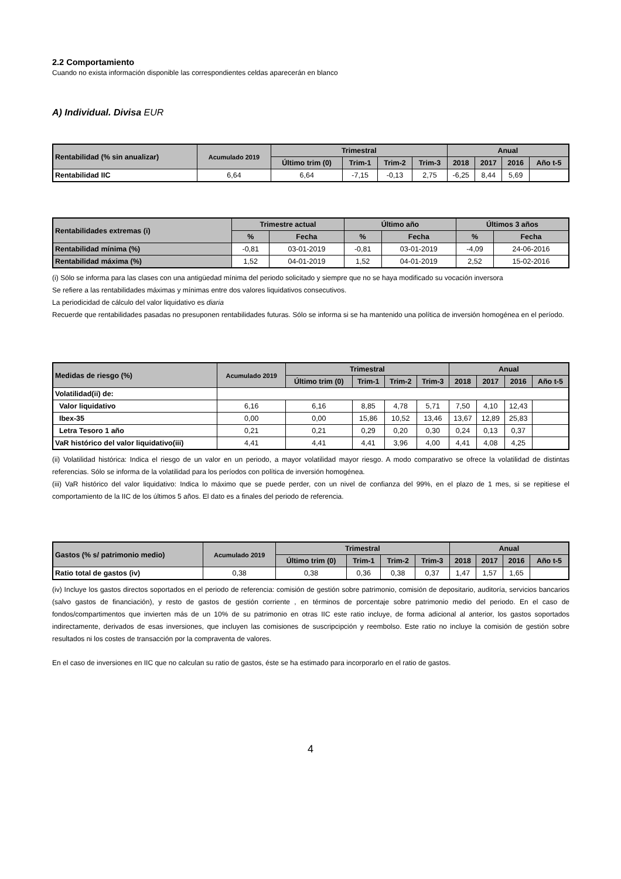2.2 Comportamiento
Cuando no exista información disponible las correspondientes celdas aparecerán en blanco
A) Individual. Divisa EUR
| Rentabilidad (% sin anualizar) | Acumulado 2019 | Trimestral | | | | Anual | | | |
| --- | --- | --- | --- | --- | --- | --- | --- | --- | --- |
| | | Último trim (0) | Trim-1 | Trim-2 | Trim-3 | 2018 | 2017 | 2016 | Año t-5 |
| Rentabilidad IIC | 6,64 | 6,64 | -7,15 | -0,13 | 2,75 | -6,25 | 8,44 | 5,69 | |
| Rentabilidades extremas (i) | Trimestre actual | | Último año | | Últimos 3 años | |
| --- | --- | --- | --- | --- | --- | --- |
| | % | Fecha | % | Fecha | % | Fecha |
| Rentabilidad mínima (%) | -0,81 | 03-01-2019 | -0,81 | 03-01-2019 | -4,09 | 24-06-2016 |
| Rentabilidad máxima (%) | 1,52 | 04-01-2019 | 1,52 | 04-01-2019 | 2,52 | 15-02-2016 |
(i) Sólo se informa para las clases con una antigüedad mínima del periodo solicitado y siempre que no se haya modificado su vocación inversora
Se refiere a las rentabilidades máximas y mínimas entre dos valores liquidativos consecutivos.
La periodicidad de cálculo del valor liquidativo es diaria
Recuerde que rentabilidades pasadas no presuponen rentabilidades futuras. Sólo se informa si se ha mantenido una política de inversión homogénea en el período.
| Medidas de riesgo (%) | Acumulado 2019 | Trimestral | | | | Anual | | | |
| --- | --- | --- | --- | --- | --- | --- | --- | --- | --- |
| | | Último trim (0) | Trim-1 | Trim-2 | Trim-3 | 2018 | 2017 | 2016 | Año t-5 |
| Volatilidad(ii) de: | | | | | | | | | |
| Valor liquidativo | 6,16 | 6,16 | 8,85 | 4,78 | 5,71 | 7,50 | 4,10 | 12,43 | |
| Ibex-35 | 0,00 | 0,00 | 15,86 | 10,52 | 13,46 | 13,67 | 12,89 | 25,83 | |
| Letra Tesoro 1 año | 0,21 | 0,21 | 0,29 | 0,20 | 0,30 | 0,24 | 0,13 | 0,37 | |
| VaR histórico del valor liquidativo(iii) | 4,41 | 4,41 | 4,41 | 3,96 | 4,00 | 4,41 | 4,08 | 4,25 | |
(ii) Volatilidad histórica: Indica el riesgo de un valor en un periodo, a mayor volatilidad mayor riesgo. A modo comparativo se ofrece la volatilidad de distintas referencias. Sólo se informa de la volatilidad para los períodos con política de inversión homogénea.
(iii) VaR histórico del valor liquidativo: Indica lo máximo que se puede perder, con un nivel de confianza del 99%, en el plazo de 1 mes, si se repitiese el comportamiento de la IIC de los últimos 5 años. El dato es a finales del periodo de referencia.
| Gastos (% s/ patrimonio medio) | Acumulado 2019 | Trimestral | | | | Anual | | | |
| --- | --- | --- | --- | --- | --- | --- | --- | --- | --- |
| | | Último trim (0) | Trim-1 | Trim-2 | Trim-3 | 2018 | 2017 | 2016 | Año t-5 |
| Ratio total de gastos (iv) | 0,38 | 0,38 | 0,36 | 0,38 | 0,37 | 1,47 | 1,57 | 1,65 | |
(iv) Incluye los gastos directos soportados en el periodo de referencia: comisión de gestión sobre patrimonio, comisión de depositario, auditoría, servicios bancarios (salvo gastos de financiación), y resto de gastos de gestión corriente , en términos de porcentaje sobre patrimonio medio del periodo. En el caso de fondos/compartimentos que invierten más de un 10% de su patrimonio en otras IIC este ratio incluye, de forma adicional al anterior, los gastos soportados indirectamente, derivados de esas inversiones, que incluyen las comisiones de suscripcipción y reembolso. Este ratio no incluye la comisión de gestión sobre resultados ni los costes de transacción por la compraventa de valores.
En el caso de inversiones en IIC que no calculan su ratio de gastos, éste se ha estimado para incorporarlo en el ratio de gastos.
4